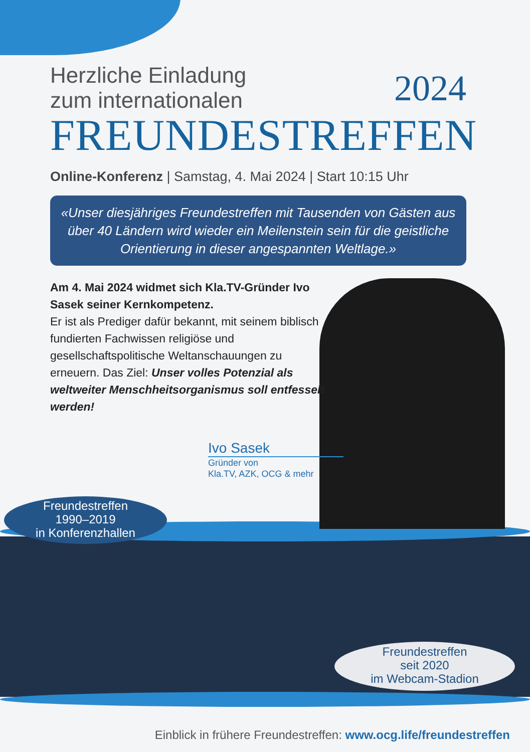2024
Herzliche Einladung
zum internationalen
FREUNDESTREFFEN
Online-Konferenz | Samstag, 4. Mai 2024 | Start 10:15 Uhr
«Unser diesjähriges Freundestreffen mit Tausenden von Gästen aus über 40 Ländern wird wieder ein Meilenstein sein für die geistliche Orientierung in dieser angespannten Weltlage.»
Am 4. Mai 2024 widmet sich Kla.TV-Gründer Ivo Sasek seiner Kernkompetenz.
Er ist als Prediger dafür bekannt, mit seinem biblisch fundierten Fachwissen religiöse und gesellschaftspolitische Weltanschauungen zu erneuern. Das Ziel: Unser volles Potenzial als weltweiter Menschheitsorganismus soll entfesselt werden!
Ivo Sasek
Gründer von
Kla.TV, AZK, OCG & mehr
Freundestreffen
1990–2019
in Konferenzhallen
Freundestreffen
seit 2020
im Webcam-Stadion
Einblick in frühere Freundestreffen: www.ocg.life/freundestreffen